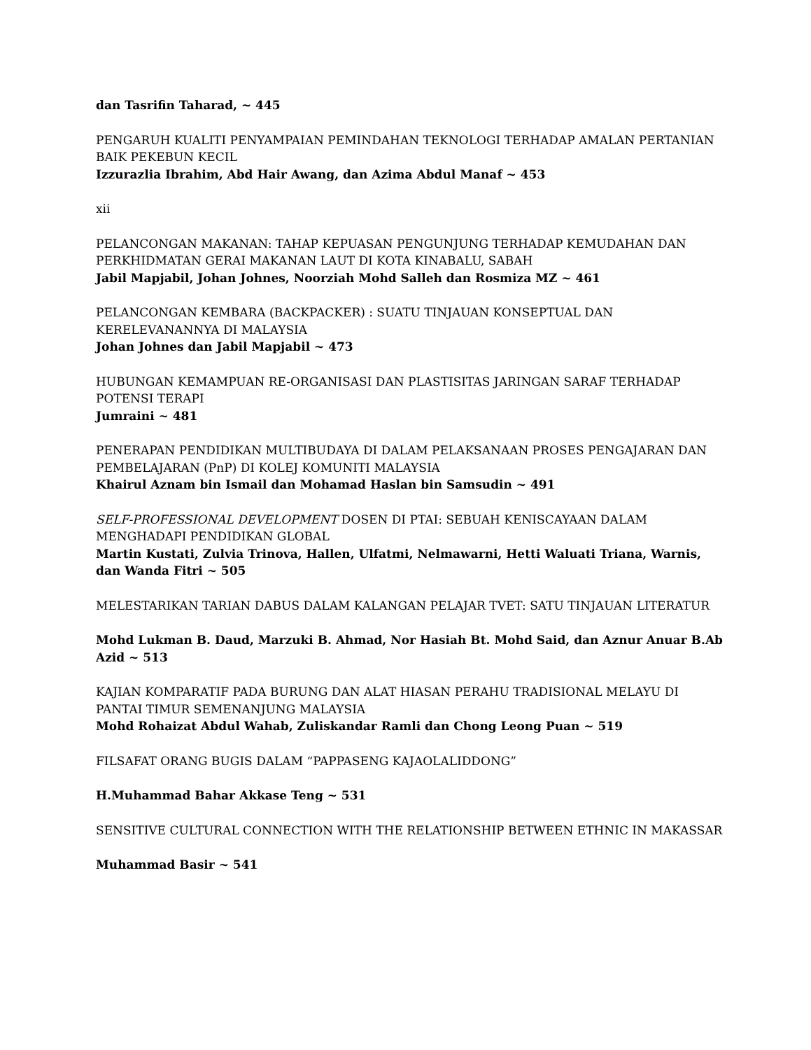dan Tasrifin Taharad, ~ 445
PENGARUH KUALITI PENYAMPAIAN PEMINDAHAN TEKNOLOGI TERHADAP AMALAN PERTANIAN BAIK PEKEBUN KECIL
Izzurazlia Ibrahim, Abd Hair Awang, dan Azima Abdul Manaf ~ 453
xii
PELANCONGAN MAKANAN: TAHAP KEPUASAN PENGUNJUNG TERHADAP KEMUDAHAN DAN PERKHIDMATAN GERAI MAKANAN LAUT DI KOTA KINABALU, SABAH
Jabil Mapjabil, Johan Johnes, Noorziah Mohd Salleh dan Rosmiza MZ ~ 461
PELANCONGAN KEMBARA (BACKPACKER) : SUATU TINJAUAN KONSEPTUAL DAN KERELEVANANNYA DI MALAYSIA
Johan Johnes dan Jabil Mapjabil ~ 473
HUBUNGAN KEMAMPUAN RE-ORGANISASI DAN PLASTISITAS JARINGAN SARAF TERHADAP POTENSI TERAPI
Jumraini ~ 481
PENERAPAN PENDIDIKAN MULTIBUDAYA DI DALAM PELAKSANAAN PROSES PENGAJARAN DAN PEMBELAJARAN (PnP) DI KOLEJ KOMUNITI MALAYSIA
Khairul Aznam bin Ismail dan Mohamad Haslan bin Samsudin ~ 491
SELF-PROFESSIONAL DEVELOPMENT DOSEN DI PTAI: SEBUAH KENISCAYAAN DALAM MENGHADAPI PENDIDIKAN GLOBAL
Martin Kustati, Zulvia Trinova, Hallen, Ulfatmi, Nelmawarni, Hetti Waluati Triana, Warnis, dan Wanda Fitri ~ 505
MELESTARIKAN TARIAN DABUS DALAM KALANGAN PELAJAR TVET: SATU TINJAUAN LITERATUR
Mohd Lukman B. Daud, Marzuki B. Ahmad, Nor Hasiah Bt. Mohd Said, dan Aznur Anuar B.Ab Azid ~ 513
KAJIAN KOMPARATIF PADA BURUNG DAN ALAT HIASAN PERAHU TRADISIONAL MELAYU DI PANTAI TIMUR SEMENANJUNG MALAYSIA
Mohd Rohaizat Abdul Wahab, Zuliskandar Ramli dan Chong Leong Puan ~ 519
FILSAFAT ORANG BUGIS DALAM “PAPPASENG KAJAOLALIDDONG”
H.Muhammad Bahar Akkase Teng ~ 531
SENSITIVE CULTURAL CONNECTION WITH THE RELATIONSHIP BETWEEN ETHNIC IN MAKASSAR
Muhammad Basir ~ 541